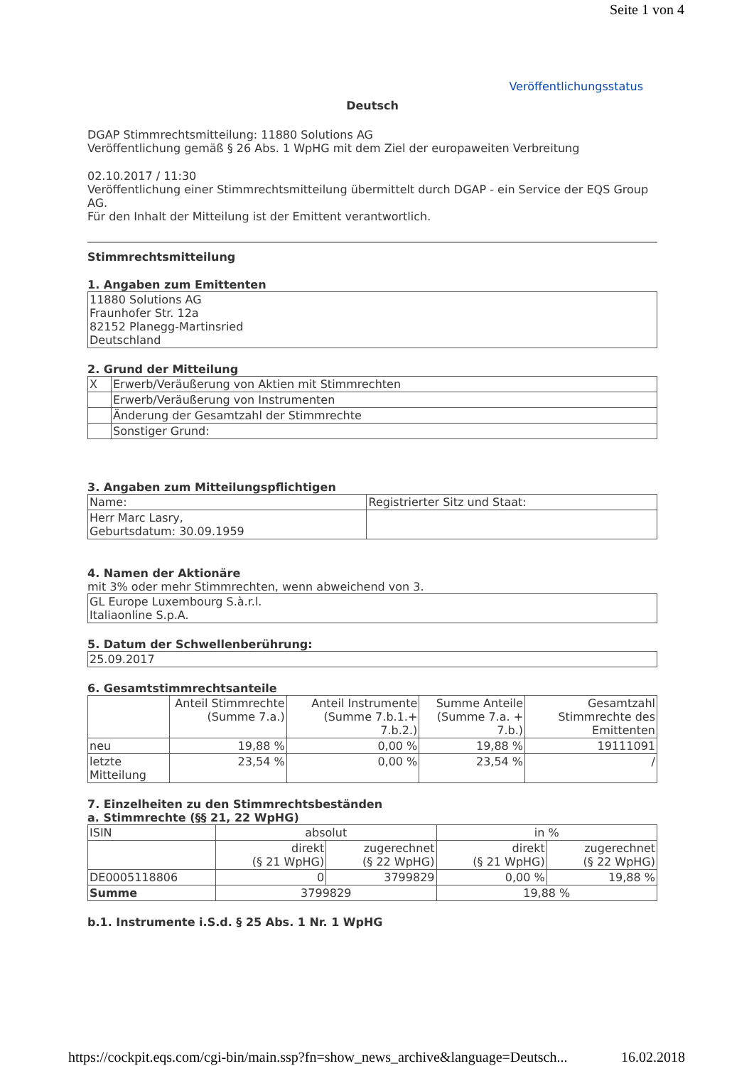Seite 1 von 4
Veröffentlichungsstatus
Deutsch
DGAP Stimmrechtsmitteilung: 11880 Solutions AG
Veröffentlichung gemäß § 26 Abs. 1 WpHG mit dem Ziel der europaweiten Verbreitung
02.10.2017 / 11:30
Veröffentlichung einer Stimmrechtsmitteilung übermittelt durch DGAP - ein Service der EQS Group AG.
Für den Inhalt der Mitteilung ist der Emittent verantwortlich.
Stimmrechtsmitteilung
1. Angaben zum Emittenten
| 11880 Solutions AG Fraunhofer Str. 12a 82152 Planegg-Martinsried Deutschland |
2. Grund der Mitteilung
| X | Erwerb/Veräußerung von Aktien mit Stimmrechten |
| | Erwerb/Veräußerung von Instrumenten |
| | Änderung der Gesamtzahl der Stimmrechte |
| | Sonstiger Grund: |
3. Angaben zum Mitteilungspflichtigen
| Name: | Registrierter Sitz und Staat: |
| Herr Marc Lasry, Geburtsdatum: 30.09.1959 | |
4. Namen der Aktionäre
mit 3% oder mehr Stimmrechten, wenn abweichend von 3.
| GL Europe Luxembourg S.à.r.l. Italiaonline S.p.A. |
5. Datum der Schwellenberührung:
| 25.09.2017 |
6. Gesamtstimmrechtsanteile
| | Anteil Stimmrechte (Summe 7.a.) | Anteil Instrumente (Summe 7.b.1.+ 7.b.2.) | Summe Anteile (Summe 7.a. + 7.b.) | Gesamtzahl Stimmrechte des Emittenten |
| neu | 19,88 % | 0,00 % | 19,88 % | 19111091 |
| letzte Mitteilung | 23,54 % | 0,00 % | 23,54 % | / |
7. Einzelheiten zu den Stimmrechtsbeständen
a. Stimmrechte (§§ 21, 22 WpHG)
| ISIN | absolut | | in % | |
| | direkt (§ 21 WpHG) | zugerechnet (§ 22 WpHG) | direkt (§ 21 WpHG) | zugerechnet (§ 22 WpHG) |
| DE0005118806 | 0 | 3799829 | 0,00 % | 19,88 % |
| Summe | 3799829 | | 19,88 % | |
b.1. Instrumente i.S.d. § 25 Abs. 1 Nr. 1 WpHG
https://cockpit.eqs.com/cgi-bin/main.ssp?fn=show_news_archive&language=Deutsch... 16.02.2018